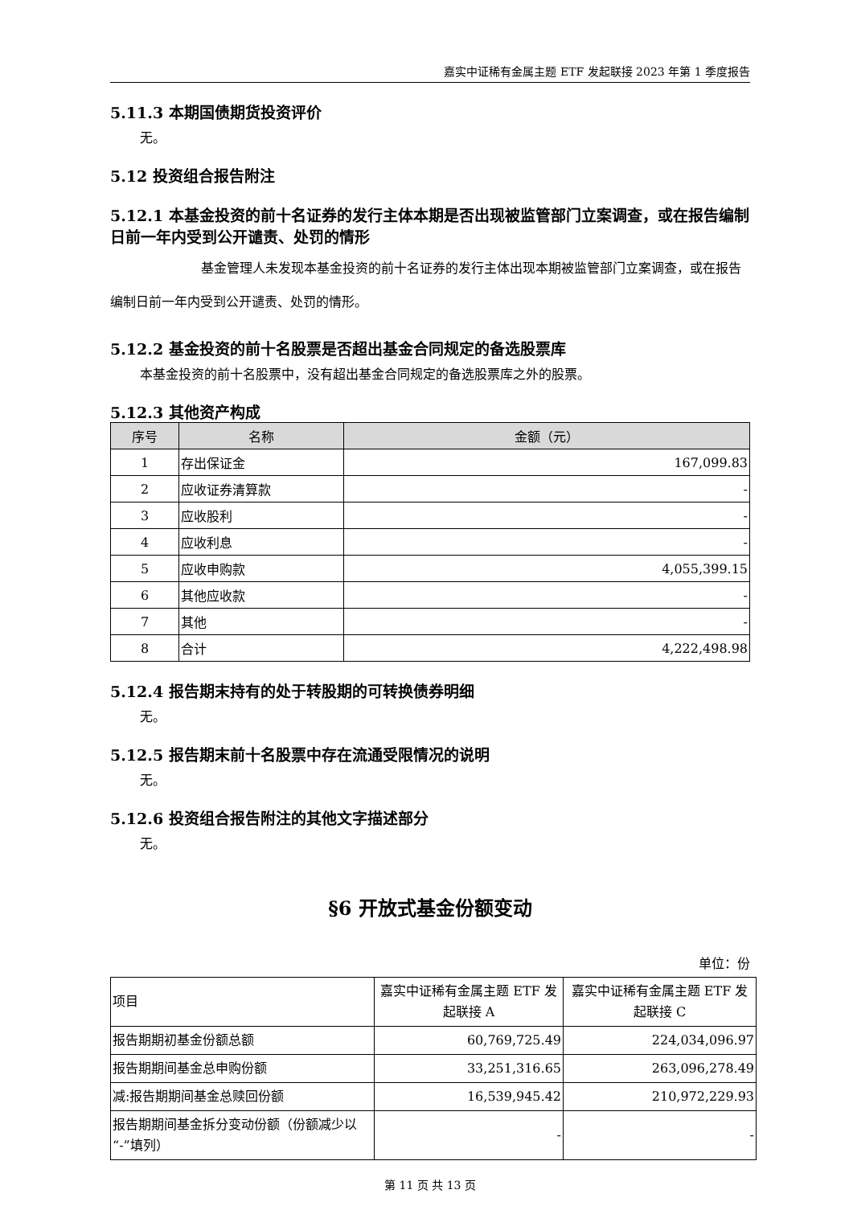嘉实中证稀有金属主题 ETF 发起联接 2023 年第 1 季度报告
5.11.3 本期国债期货投资评价
无。
5.12 投资组合报告附注
5.12.1 本基金投资的前十名证券的发行主体本期是否出现被监管部门立案调查，或在报告编制日前一年内受到公开谴责、处罚的情形
基金管理人未发现本基金投资的前十名证券的发行主体出现本期被监管部门立案调查，或在报告编制日前一年内受到公开谴责、处罚的情形。
5.12.2 基金投资的前十名股票是否超出基金合同规定的备选股票库
本基金投资的前十名股票中，没有超出基金合同规定的备选股票库之外的股票。
5.12.3 其他资产构成
| 序号 | 名称 | 金额（元） |
| --- | --- | --- |
| 1 | 存出保证金 | 167,099.83 |
| 2 | 应收证券清算款 | - |
| 3 | 应收股利 | - |
| 4 | 应收利息 | - |
| 5 | 应收申购款 | 4,055,399.15 |
| 6 | 其他应收款 | - |
| 7 | 其他 | - |
| 8 | 合计 | 4,222,498.98 |
5.12.4 报告期末持有的处于转股期的可转换债券明细
无。
5.12.5 报告期末前十名股票中存在流通受限情况的说明
无。
5.12.6 投资组合报告附注的其他文字描述部分
无。
§6 开放式基金份额变动
单位：份
| 项目 | 嘉实中证稀有金属主题 ETF 发起联接 A | 嘉实中证稀有金属主题 ETF 发起联接 C |
| 报告期期初基金份额总额 | 60,769,725.49 | 224,034,096.97 |
| 报告期期间基金总申购份额 | 33,251,316.65 | 263,096,278.49 |
| 减:报告期期间基金总赎回份额 | 16,539,945.42 | 210,972,229.93 |
| 报告期期间基金拆分变动份额（份额减少以“-”填列） | - | - |
第 11 页 共 13 页